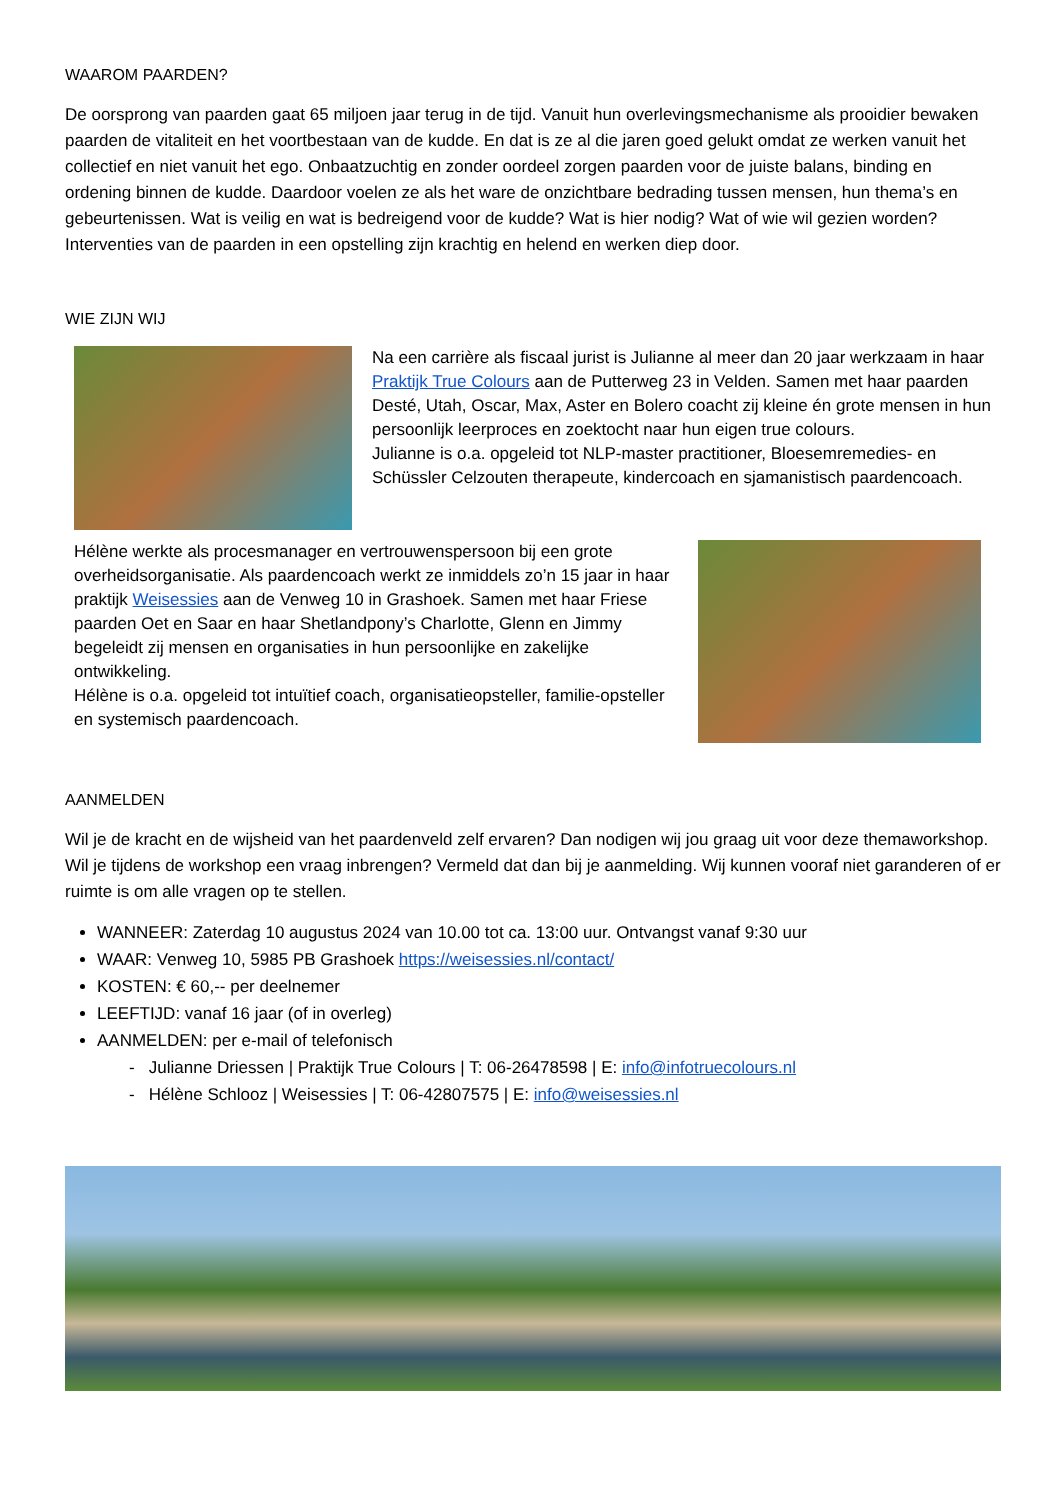WAAROM PAARDEN?
De oorsprong van paarden gaat 65 miljoen jaar terug in de tijd. Vanuit hun overlevingsmechanisme als prooidier bewaken paarden de vitaliteit en het voortbestaan van de kudde. En dat is ze al die jaren goed gelukt omdat ze werken vanuit het collectief en niet vanuit het ego. Onbaatzuchtig en zonder oordeel zorgen paarden voor de juiste balans, binding en ordening binnen de kudde. Daardoor voelen ze als het ware de onzichtbare bedrading tussen mensen, hun thema’s en gebeurtenissen. Wat is veilig en wat is bedreigend voor de kudde? Wat is hier nodig? Wat of wie wil gezien worden? Interventies van de paarden in een opstelling zijn krachtig en helend en werken diep door.
WIE ZIJN WIJ
Na een carrière als fiscaal jurist is Julianne al meer dan 20 jaar werkzaam in haar Praktijk True Colours aan de Putterweg 23 in Velden. Samen met haar paarden Desté, Utah, Oscar, Max, Aster en Bolero coacht zij kleine én grote mensen in hun persoonlijk leerproces en zoektocht naar hun eigen true colours.
Julianne is o.a. opgeleid tot NLP-master practitioner, Bloesemremedies- en Schüssler Celzouten therapeute, kindercoach en sjamanistisch paardencoach.
Hélène werkte als procesmanager en vertrouwenspersoon bij een grote overheidsorganisatie. Als paardencoach werkt ze inmiddels zo’n 15 jaar in haar praktijk Weisessies aan de Venweg 10 in Grashoek. Samen met haar Friese paarden Oet en Saar en haar Shetlandpony’s Charlotte, Glenn en Jimmy begeleidt zij mensen en organisaties in hun persoonlijke en zakelijke ontwikkeling.
Hélène is o.a. opgeleid tot intuïtief coach, organisatieopsteller, familie-opsteller en systemisch paardencoach.
AANMELDEN
Wil je de kracht en de wijsheid van het paardenveld zelf ervaren? Dan nodigen wij jou graag uit voor deze themaworkshop. Wil je tijdens de workshop een vraag inbrengen? Vermeld dat dan bij je aanmelding. Wij kunnen vooraf niet garanderen of er ruimte is om alle vragen op te stellen.
WANNEER: Zaterdag 10 augustus 2024 van 10.00 tot ca. 13:00 uur. Ontvangst vanaf 9:30 uur
WAAR: Venweg 10, 5985 PB Grashoek https://weisessies.nl/contact/
KOSTEN: € 60,-- per deelnemer
LEEFTIJD: vanaf 16 jaar (of in overleg)
AANMELDEN: per e-mail of telefonisch
- Julianne Driessen | Praktijk True Colours | T: 06-26478598 | E: info@infotruecolours.nl
- Hélène Schlooz | Weisessies | T: 06-42807575 | E: info@weisessies.nl